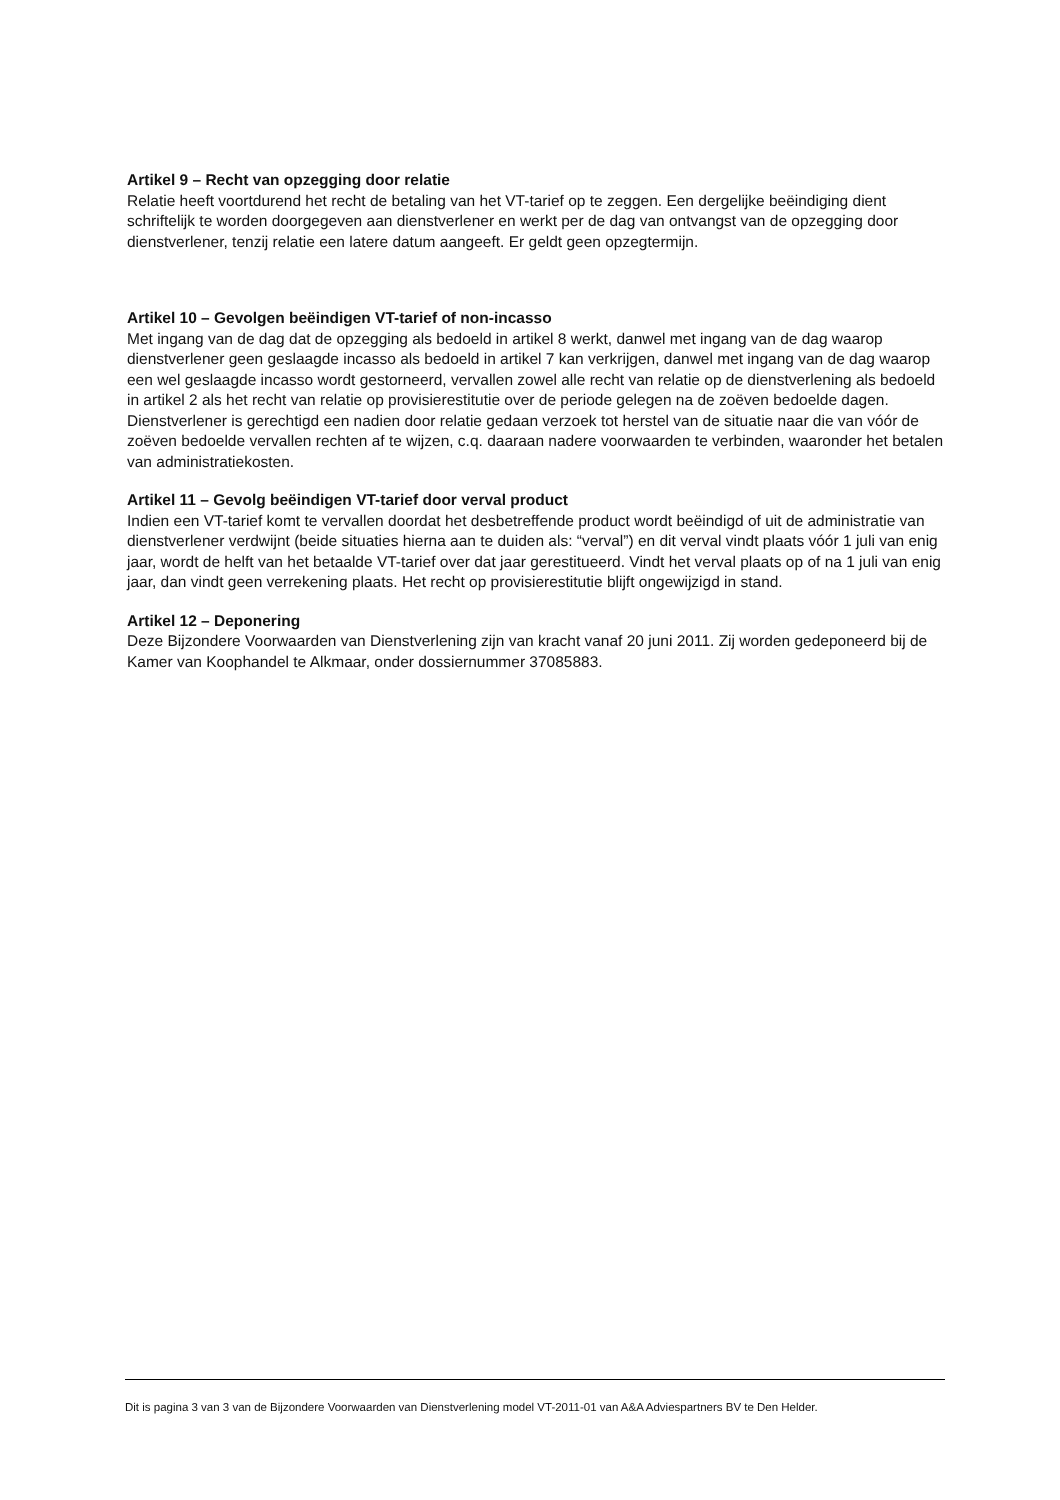Artikel 9 – Recht van opzegging door relatie
Relatie heeft voortdurend het recht de betaling van het VT-tarief op te zeggen. Een dergelijke beëindiging dient schriftelijk te worden doorgegeven aan dienstverlener en werkt per de dag van ontvangst van de opzegging door dienstverlener, tenzij relatie een latere datum aangeeft. Er geldt geen opzegtermijn.
Artikel 10 – Gevolgen beëindigen VT-tarief of non-incasso
Met ingang van de dag dat de opzegging als bedoeld in artikel 8 werkt, danwel met ingang van de dag waarop dienstverlener geen geslaagde incasso als bedoeld in artikel 7 kan verkrijgen, danwel met ingang van de dag waarop een wel geslaagde incasso wordt gestorneerd, vervallen zowel alle recht van relatie op de dienstverlening als bedoeld in artikel 2 als het recht van relatie op provisierestitutie over de periode gelegen na de zoëven bedoelde dagen. Dienstverlener is gerechtigd een nadien door relatie gedaan verzoek tot herstel van de situatie naar die van vóór de zoëven bedoelde vervallen rechten af te wijzen, c.q. daaraan nadere voorwaarden te verbinden, waaronder het betalen van administratiekosten.
Artikel 11 – Gevolg beëindigen VT-tarief door verval product
Indien een VT-tarief komt te vervallen doordat het desbetreffende product wordt beëindigd of uit de administratie van dienstverlener verdwijnt (beide situaties hierna aan te duiden als: “verval”) en dit verval vindt plaats vóór 1 juli van enig jaar, wordt de helft van het betaalde VT-tarief over dat jaar gerestitueerd. Vindt het verval plaats op of na 1 juli van enig jaar, dan vindt geen verrekening plaats. Het recht op provisierestitutie blijft ongewijzigd in stand.
Artikel 12 – Deponering
Deze Bijzondere Voorwaarden van Dienstverlening zijn van kracht vanaf 20 juni 2011. Zij worden gedeponeerd bij de Kamer van Koophandel te Alkmaar, onder dossiernummer 37085883.
Dit is pagina 3 van 3 van de Bijzondere Voorwaarden van Dienstverlening model VT-2011-01 van A&A Adviespartners BV te Den Helder.